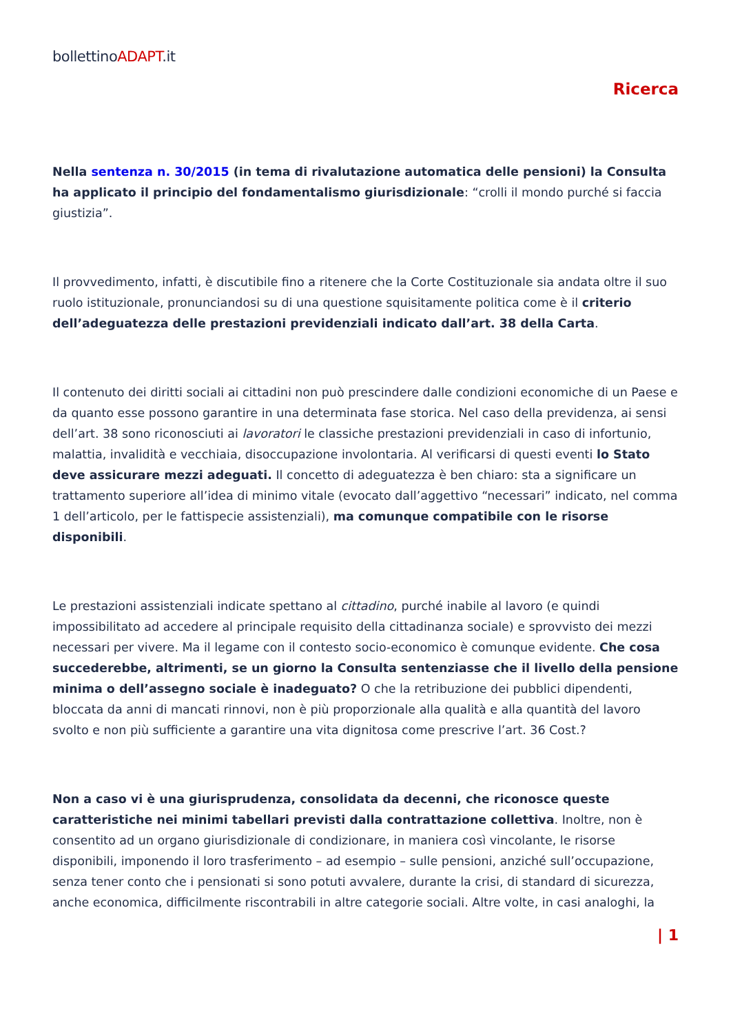bollettinoADAPT.it
Ricerca
Nella sentenza n. 30/2015 (in tema di rivalutazione automatica delle pensioni) la Consulta ha applicato il principio del fondamentalismo giurisdizionale: “crolli il mondo purché si faccia giustizia”.
Il provvedimento, infatti, è discutibile fino a ritenere che la Corte Costituzionale sia andata oltre il suo ruolo istituzionale, pronunciandosi su di una questione squisitamente politica come è il criterio dell’adeguatezza delle prestazioni previdenziali indicato dall’art. 38 della Carta.
Il contenuto dei diritti sociali ai cittadini non può prescindere dalle condizioni economiche di un Paese e da quanto esse possono garantire in una determinata fase storica. Nel caso della previdenza, ai sensi dell’art. 38 sono riconosciuti ai lavoratori le classiche prestazioni previdenziali in caso di infortunio, malattia, invalidità e vecchiaia, disoccupazione involontaria. Al verificarsi di questi eventi lo Stato deve assicurare mezzi adeguati. Il concetto di adeguatezza è ben chiaro: sta a significare un trattamento superiore all’idea di minimo vitale (evocato dall’aggettivo “necessari” indicato, nel comma 1 dell’articolo, per le fattispecie assistenziali), ma comunque compatibile con le risorse disponibili.
Le prestazioni assistenziali indicate spettano al cittadino, purché inabile al lavoro (e quindi impossibilitato ad accedere al principale requisito della cittadinanza sociale) e sprovvisto dei mezzi necessari per vivere. Ma il legame con il contesto socio-economico è comunque evidente. Che cosa succederebbe, altrimenti, se un giorno la Consulta sentenziasse che il livello della pensione minima o dell’assegno sociale è inadeguato? O che la retribuzione dei pubblici dipendenti, bloccata da anni di mancati rinnovi, non è più proporzionale alla qualità e alla quantità del lavoro svolto e non più sufficiente a garantire una vita dignitosa come prescrive l’art. 36 Cost.?
Non a caso vi è una giurisprudenza, consolidata da decenni, che riconosce queste caratteristiche nei minimi tabellari previsti dalla contrattazione collettiva. Inoltre, non è consentito ad un organo giurisdizionale di condizionare, in maniera così vincolante, le risorse disponibili, imponendo il loro trasferimento – ad esempio – sulle pensioni, anziché sull’occupazione, senza tener conto che i pensionati si sono potuti avvalere, durante la crisi, di standard di sicurezza, anche economica, difficilmente riscontrabili in altre categorie sociali. Altre volte, in casi analoghi, la
| 1